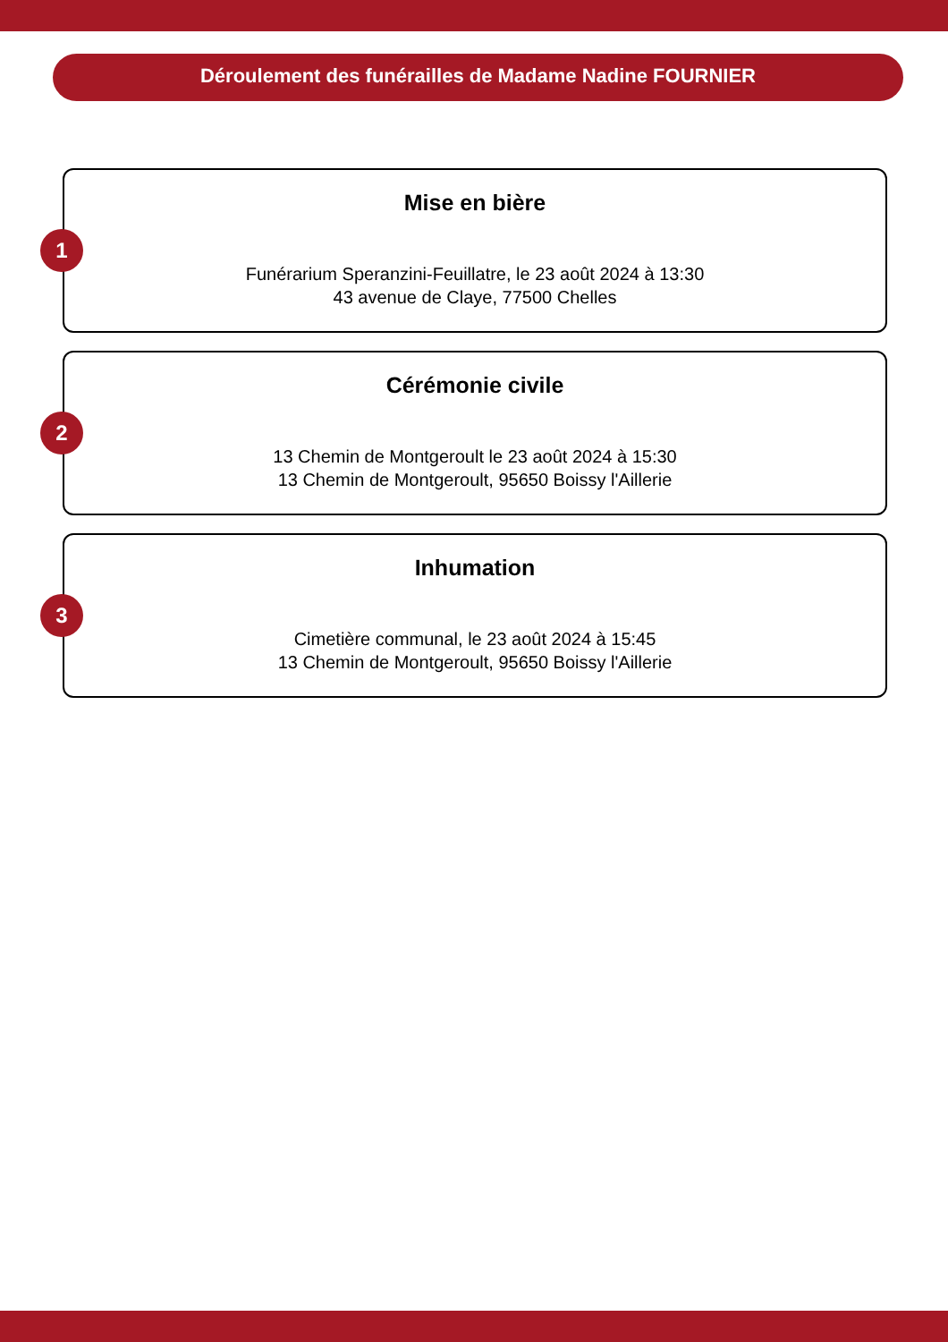Déroulement des funérailles de Madame Nadine FOURNIER
1
Mise en bière
Funérarium Speranzini-Feuillatre, le 23 août 2024 à 13:30
43 avenue de Claye, 77500 Chelles
2
Cérémonie civile
13 Chemin de Montgeroult le 23 août 2024 à 15:30
13 Chemin de Montgeroult, 95650 Boissy l'Aillerie
3
Inhumation
Cimetière communal, le 23 août 2024 à 15:45
13 Chemin de Montgeroult, 95650 Boissy l'Aillerie